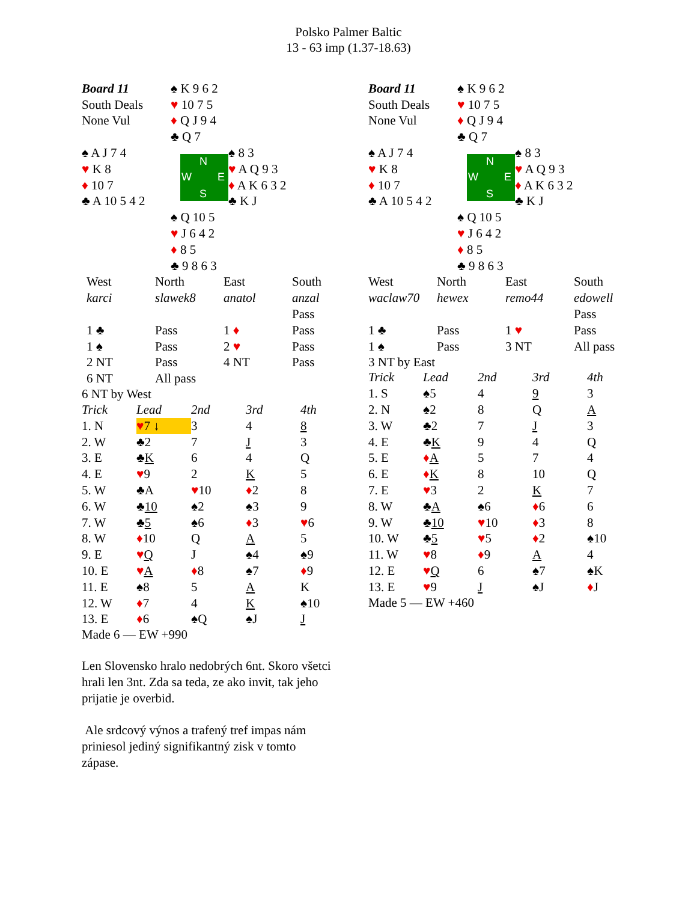Polsko Palmer Baltic
13 - 63 imp (1.37-18.63)
| Board 11 | ♠ K 9 6 2 | |
| South Deals | ♥ 10 7 5 | |
| None Vul | ♦ Q J 9 4 | |
| | ♣ Q 7 | |
| ♠ A J 7 4 | N W E S | ♠ 8 3 |
| ♥ K 8 | | ♥ A Q 9 3 |
| ♦ 10 7 | | ♦ A K 6 3 2 |
| ♣ A 10 5 4 2 | | ♣ K J |
| | ♠ Q 10 5 | |
| | ♥ J 6 4 2 | |
| | ♦ 8 5 | |
| | ♣ 9 8 6 3 | |
| West | North | East | South |
| karci | slawek8 | anatol | anzal |
| | | | Pass |
| 1 ♣ | Pass | 1 ♦ | Pass |
| 1 ♠ | Pass | 2 ♥ | Pass |
| 2 NT | Pass | 4 NT | Pass |
| 6 NT | All pass | | |
6 NT by West
| Trick | Lead | 2nd | 3rd | 4th |
| 1. N | ♥ 7 ↓ | 3 | 4 | 8 |
| 2. W | ♣2 | 7 | J | 3 |
| 3. E | ♣ K | 6 | 4 | Q |
| 4. E | ♥ 9 | 2 | K | 5 |
| 5. W | ♣A | ♥ 10 | ♦ 2 | 8 |
| 6. W | ♣ 10 | ♠2 | ♠3 | 9 |
| 7. W | ♣ 5 | ♠6 | ♦ 3 | ♥ 6 |
| 8. W | ♦ 10 | Q | A | 5 |
| 9. E | ♥ Q | J | ♠4 | ♠9 |
| 10. E | ♥ A | ♦ 8 | ♠7 | ♦ 9 |
| 11. E | ♠8 | 5 | A | K |
| 12. W | ♦ 7 | 4 | K | ♠10 |
| 13. E | ♦ 6 | ♠Q | ♠J | J |
Made 6 — EW +990
| Board 11 | ♠ K 9 6 2 | |
| South Deals | ♥ 10 7 5 | |
| None Vul | ♦ Q J 9 4 | |
| | ♣ Q 7 | |
| ♠ A J 7 4 | N W E S | ♠ 8 3 |
| ♥ K 8 | | ♥ A Q 9 3 |
| ♦ 10 7 | | ♦ A K 6 3 2 |
| ♣ A 10 5 4 2 | | ♣ K J |
| | ♠ Q 10 5 | |
| | ♥ J 6 4 2 | |
| | ♦ 8 5 | |
| | ♣ 9 8 6 3 | |
| West | North | East | South |
| waclaw70 | hewex | remo44 | edowell |
| | | | Pass |
| 1 ♣ | Pass | 1 ♥ | Pass |
| 1 ♠ | Pass | 3 NT | All pass |
3 NT by East
| Trick | Lead | 2nd | 3rd | 4th |
| 1. S | ♠5 | 4 | 9 | 3 |
| 2. N | ♠2 | 8 | Q | A |
| 3. W | ♣2 | 7 | J | 3 |
| 4. E | ♣ K | 9 | 4 | Q |
| 5. E | ♦ A | 5 | 7 | 4 |
| 6. E | ♦ K | 8 | 10 | Q |
| 7. E | ♥ 3 | 2 | K | 7 |
| 8. W | ♣ A | ♠6 | ♦ 6 | 6 |
| 9. W | ♣ 10 | ♥ 10 | ♦ 3 | 8 |
| 10. W | ♣ 5 | ♥ 5 | ♦ 2 | ♠10 |
| 11. W | ♥ 8 | ♦ 9 | A | 4 |
| 12. E | ♥ Q | 6 | ♠7 | ♠K |
| 13. E | ♥ 9 | J | ♠J | ♦ J |
Made 5 — EW +460
Len Slovensko hralo nedobrých 6nt. Skoro všetci hrali len 3nt. Zda sa teda, ze ako invit, tak jeho prijatie je overbid.
Ale srdcový výnos a trafený tref impas nám priniesol jediný signifikantný zisk v tomto zápase.